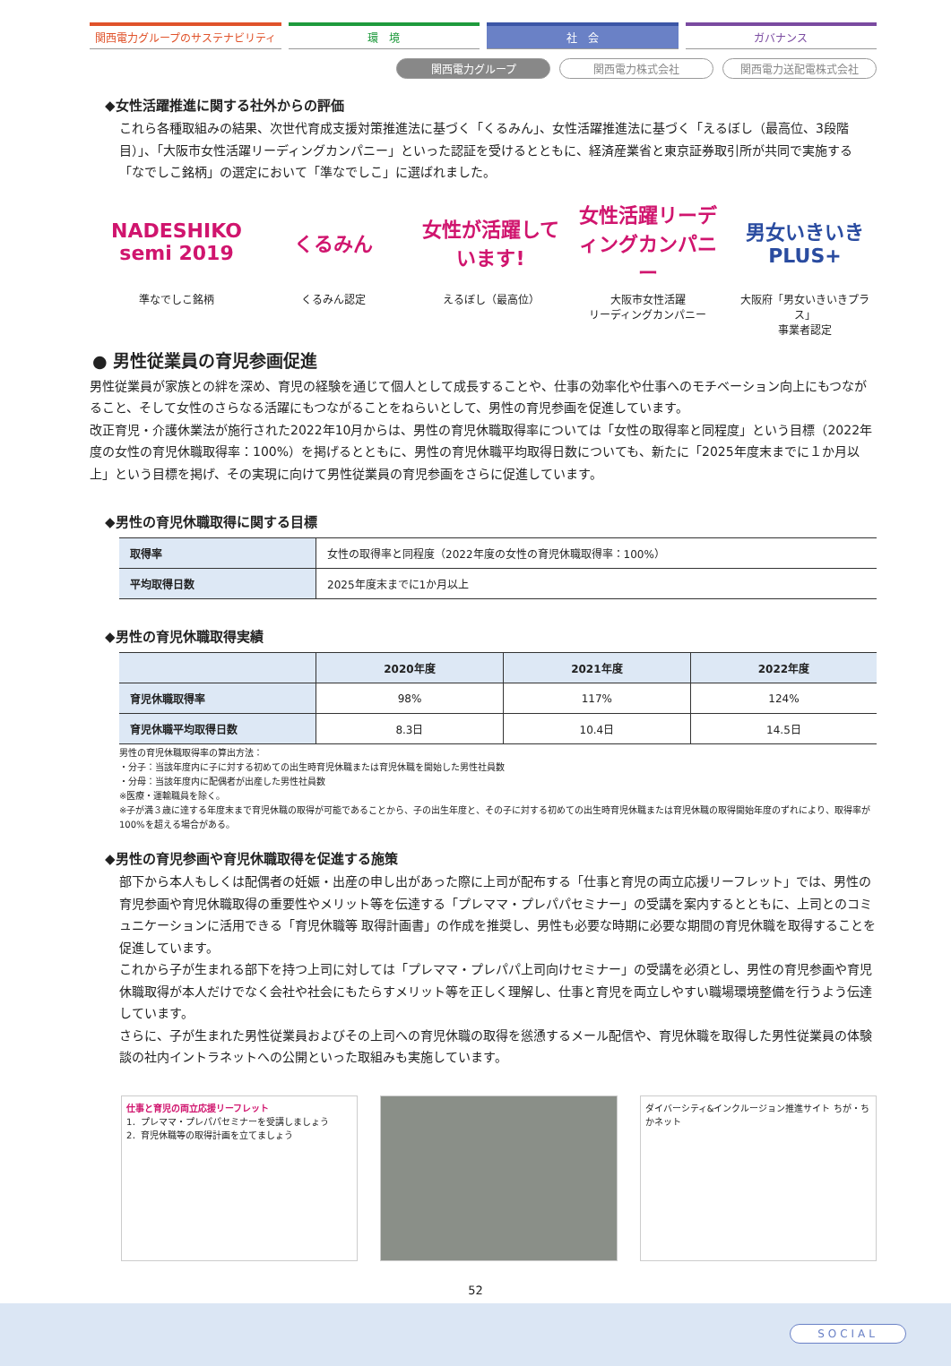関西電力グループのサステナビリティ 環　境 社　会 ガバナンス
関西電力グループ 関西電力株式会社 関西電力送配電株式会社
◆女性活躍推進に関する社外からの評価
これら各種取組みの結果、次世代育成支援対策推進法に基づく「くるみん」、女性活躍推進法に基づく「えるぼし（最高位、3段階目）」、「大阪市女性活躍リーディングカンパニー」といった認証を受けるとともに、経済産業省と東京証券取引所が共同で実施する「なでしこ銘柄」の選定において「準なでしこ」に選ばれました。
NADESHIKO semi 2019
準なでしこ銘柄
くるみん
くるみん認定
女性が活躍しています!
えるぼし（最高位）
女性活躍リーディングカンパニー
大阪市女性活躍
リーディングカンパニー
男女いきいき PLUS+
大阪府「男女いきいきプラス」
事業者認定
● 男性従業員の育児参画促進
男性従業員が家族との絆を深め、育児の経験を通じて個人として成長することや、仕事の効率化や仕事へのモチベーション向上にもつながること、そして女性のさらなる活躍にもつながることをねらいとして、男性の育児参画を促進しています。
改正育児・介護休業法が施行された2022年10月からは、男性の育児休職取得率については「女性の取得率と同程度」という目標（2022年度の女性の育児休職取得率：100%）を掲げるとともに、男性の育児休職平均取得日数についても、新たに「2025年度末までに１か月以上」という目標を掲げ、その実現に向けて男性従業員の育児参画をさらに促進しています。
◆男性の育児休職取得に関する目標
| 取得率 | 女性の取得率と同程度（2022年度の女性の育児休職取得率：100%） |
| 平均取得日数 | 2025年度末までに1か月以上 |
◆男性の育児休職取得実績
| | 2020年度 | 2021年度 | 2022年度 |
| --- | --- | --- | --- |
| 育児休職取得率 | 98% | 117% | 124% |
| 育児休職平均取得日数 | 8.3日 | 10.4日 | 14.5日 |
男性の育児休職取得率の算出方法：
・分子：当該年度内に子に対する初めての出生時育児休職または育児休職を開始した男性社員数
・分母：当該年度内に配偶者が出産した男性社員数
※医療・運輸職員を除く。
※子が満３歳に達する年度末まで育児休職の取得が可能であることから、子の出生年度と、その子に対する初めての出生時育児休職または育児休職の取得開始年度のずれにより、取得率が100%を超える場合がある。
◆男性の育児参画や育児休職取得を促進する施策
部下から本人もしくは配偶者の妊娠・出産の申し出があった際に上司が配布する「仕事と育児の両立応援リーフレット」では、男性の育児参画や育児休職取得の重要性やメリット等を伝達する「プレママ・プレパパセミナー」の受講を案内するとともに、上司とのコミュニケーションに活用できる「育児休職等 取得計画書」の作成を推奨し、男性も必要な時期に必要な期間の育児休職を取得することを促進しています。
これから子が生まれる部下を持つ上司に対しては「プレママ・プレパパ上司向けセミナー」の受講を必須とし、男性の育児参画や育児休職取得が本人だけでなく会社や社会にもたらすメリット等を正しく理解し、仕事と育児を両立しやすい職場環境整備を行うよう伝達しています。
さらに、子が生まれた男性従業員およびその上司への育児休職の取得を慫慂するメール配信や、育児休職を取得した男性従業員の体験談の社内イントラネットへの公開といった取組みも実施しています。
仕事と育児の両立応援リーフレット
1．プレママ・プレパパセミナーを受講しましょう
2．育児休職等の取得計画を立てましょう
ダイバーシティ&インクルージョン推進サイト ちが・ちかネット
52
SOCIAL